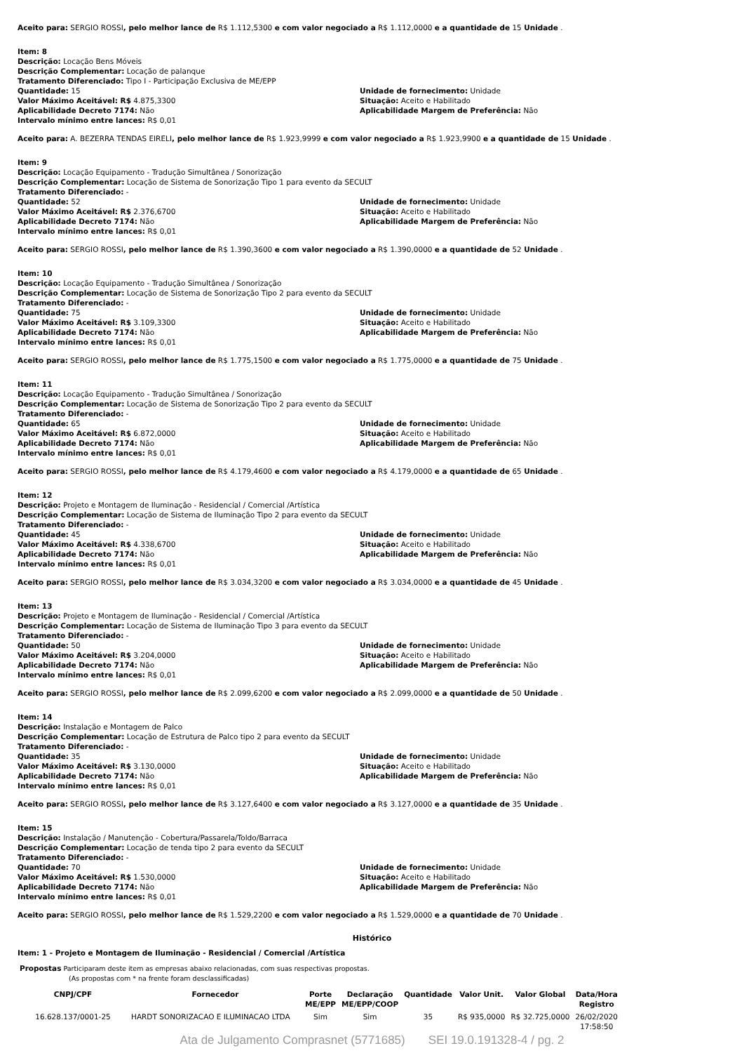Aceito para: SERGIO ROSSI, pelo melhor lance de R$ 1.112,5300 e com valor negociado a R$ 1.112,0000 e a quantidade de 15 Unidade .
Item: 8
Descrição: Locação Bens Móveis
Descrição Complementar: Locação de palanque
Tratamento Diferenciado: Tipo I - Participação Exclusiva de ME/EPP
Quantidade: 15
Valor Máximo Aceitável: R$ 4.875,3300
Aplicabilidade Decreto 7174: Não
Intervalo mínimo entre lances: R$ 0,01
Unidade de fornecimento: Unidade
Situação: Aceito e Habilitado
Aplicabilidade Margem de Preferência: Não
Aceito para: A. BEZERRA TENDAS EIRELI, pelo melhor lance de R$ 1.923,9999 e com valor negociado a R$ 1.923,9900 e a quantidade de 15 Unidade .
Item: 9
Descrição: Locação Equipamento - Tradução Simultânea / Sonorização
Descrição Complementar: Locação de Sistema de Sonorização Tipo 1 para evento da SECULT
Tratamento Diferenciado: -
Quantidade: 52
Valor Máximo Aceitável: R$ 2.376,6700
Aplicabilidade Decreto 7174: Não
Intervalo mínimo entre lances: R$ 0,01
Unidade de fornecimento: Unidade
Situação: Aceito e Habilitado
Aplicabilidade Margem de Preferência: Não
Aceito para: SERGIO ROSSI, pelo melhor lance de R$ 1.390,3600 e com valor negociado a R$ 1.390,0000 e a quantidade de 52 Unidade .
Item: 10
Descrição: Locação Equipamento - Tradução Simultânea / Sonorização
Descrição Complementar: Locação de Sistema de Sonorização Tipo 2 para evento da SECULT
Tratamento Diferenciado: -
Quantidade: 75
Valor Máximo Aceitável: R$ 3.109,3300
Aplicabilidade Decreto 7174: Não
Intervalo mínimo entre lances: R$ 0,01
Unidade de fornecimento: Unidade
Situação: Aceito e Habilitado
Aplicabilidade Margem de Preferência: Não
Aceito para: SERGIO ROSSI, pelo melhor lance de R$ 1.775,1500 e com valor negociado a R$ 1.775,0000 e a quantidade de 75 Unidade .
Item: 11
Descrição: Locação Equipamento - Tradução Simultânea / Sonorização
Descrição Complementar: Locação de Sistema de Sonorização Tipo 2 para evento da SECULT
Tratamento Diferenciado: -
Quantidade: 65
Valor Máximo Aceitável: R$ 6.872,0000
Aplicabilidade Decreto 7174: Não
Intervalo mínimo entre lances: R$ 0,01
Unidade de fornecimento: Unidade
Situação: Aceito e Habilitado
Aplicabilidade Margem de Preferência: Não
Aceito para: SERGIO ROSSI, pelo melhor lance de R$ 4.179,4600 e com valor negociado a R$ 4.179,0000 e a quantidade de 65 Unidade .
Item: 12
Descrição: Projeto e Montagem de Iluminação - Residencial / Comercial /Artística
Descrição Complementar: Locação de Sistema de Iluminação Tipo 2 para evento da SECULT
Tratamento Diferenciado: -
Quantidade: 45
Valor Máximo Aceitável: R$ 4.338,6700
Aplicabilidade Decreto 7174: Não
Intervalo mínimo entre lances: R$ 0,01
Unidade de fornecimento: Unidade
Situação: Aceito e Habilitado
Aplicabilidade Margem de Preferência: Não
Aceito para: SERGIO ROSSI, pelo melhor lance de R$ 3.034,3200 e com valor negociado a R$ 3.034,0000 e a quantidade de 45 Unidade .
Item: 13
Descrição: Projeto e Montagem de Iluminação - Residencial / Comercial /Artística
Descrição Complementar: Locação de Sistema de Iluminação Tipo 3 para evento da SECULT
Tratamento Diferenciado: -
Quantidade: 50
Valor Máximo Aceitável: R$ 3.204,0000
Aplicabilidade Decreto 7174: Não
Intervalo mínimo entre lances: R$ 0,01
Unidade de fornecimento: Unidade
Situação: Aceito e Habilitado
Aplicabilidade Margem de Preferência: Não
Aceito para: SERGIO ROSSI, pelo melhor lance de R$ 2.099,6200 e com valor negociado a R$ 2.099,0000 e a quantidade de 50 Unidade .
Item: 14
Descrição: Instalação e Montagem de Palco
Descrição Complementar: Locação de Estrutura de Palco tipo 2 para evento da SECULT
Tratamento Diferenciado: -
Quantidade: 35
Valor Máximo Aceitável: R$ 3.130,0000
Aplicabilidade Decreto 7174: Não
Intervalo mínimo entre lances: R$ 0,01
Unidade de fornecimento: Unidade
Situação: Aceito e Habilitado
Aplicabilidade Margem de Preferência: Não
Aceito para: SERGIO ROSSI, pelo melhor lance de R$ 3.127,6400 e com valor negociado a R$ 3.127,0000 e a quantidade de 35 Unidade .
Item: 15
Descrição: Instalação / Manutenção - Cobertura/Passarela/Toldo/Barraca
Descrição Complementar: Locação de tenda tipo 2 para evento da SECULT
Tratamento Diferenciado: -
Quantidade: 70
Valor Máximo Aceitável: R$ 1.530,0000
Aplicabilidade Decreto 7174: Não
Intervalo mínimo entre lances: R$ 0,01
Unidade de fornecimento: Unidade
Situação: Aceito e Habilitado
Aplicabilidade Margem de Preferência: Não
Aceito para: SERGIO ROSSI, pelo melhor lance de R$ 1.529,2200 e com valor negociado a R$ 1.529,0000 e a quantidade de 70 Unidade .
Histórico
Item: 1 - Projeto e Montagem de Iluminação - Residencial / Comercial /Artística
Propostas Participaram deste item as empresas abaixo relacionadas, com suas respectivas propostas.
(As propostas com * na frente foram desclassificadas)
| CNPJ/CPF | Fornecedor | Porte ME/EPP | Declaração ME/EPP/COOP | Quantidade | Valor Unit. | Valor Global | Data/Hora Registro |
| --- | --- | --- | --- | --- | --- | --- | --- |
| 16.628.137/0001-25 | HARDT SONORIZACAO E ILUMINACAO LTDA | Sim | Sim | 35 | R$ 935,0000 | R$ 32.725,0000 | 26/02/2020 17:58:50 |
Ata de Julgamento Comprasnet (5771685) SEI 19.0.191328-4 / pg. 2